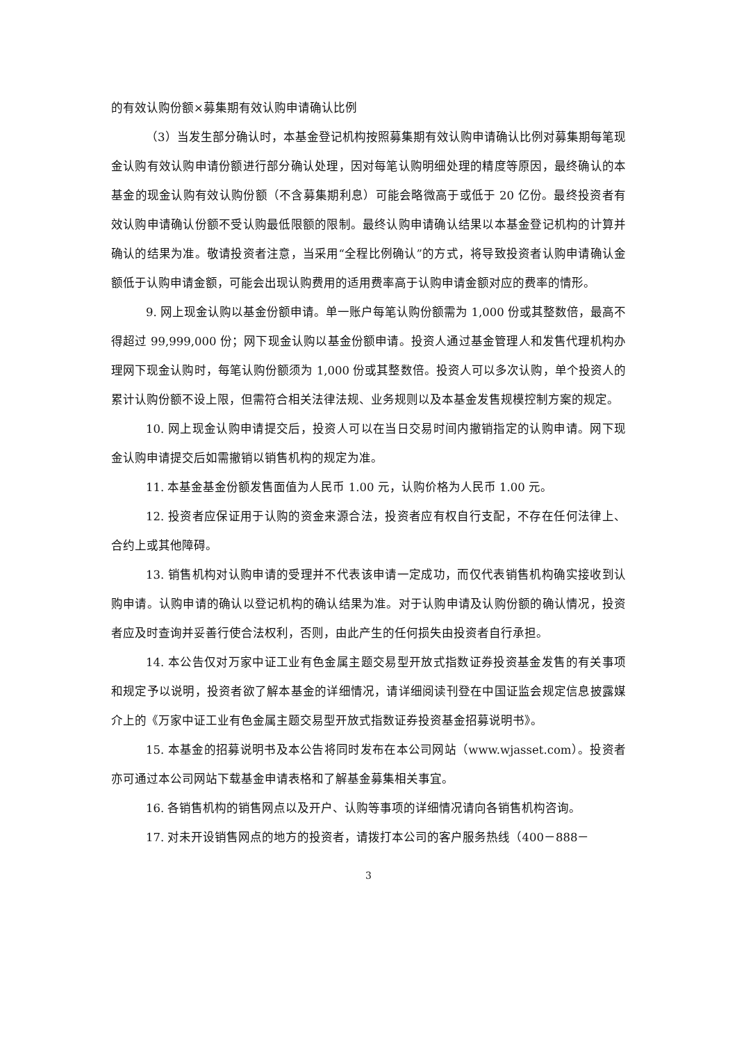的有效认购份额×募集期有效认购申请确认比例
（3）当发生部分确认时，本基金登记机构按照募集期有效认购申请确认比例对募集期每笔现金认购有效认购申请份额进行部分确认处理，因对每笔认购明细处理的精度等原因，最终确认的本基金的现金认购有效认购份额（不含募集期利息）可能会略微高于或低于 20 亿份。最终投资者有效认购申请确认份额不受认购最低限额的限制。最终认购申请确认结果以本基金登记机构的计算并确认的结果为准。敬请投资者注意，当采用“全程比例确认”的方式，将导致投资者认购申请确认金额低于认购申请金额，可能会出现认购费用的适用费率高于认购申请金额对应的费率的情形。
9. 网上现金认购以基金份额申请。单一账户每笔认购份额需为 1,000 份或其整数倍，最高不得超过 99,999,000 份；网下现金认购以基金份额申请。投资人通过基金管理人和发售代理机构办理网下现金认购时，每笔认购份额须为 1,000 份或其整数倍。投资人可以多次认购，单个投资人的累计认购份额不设上限，但需符合相关法律法规、业务规则以及本基金发售规模控制方案的规定。
10. 网上现金认购申请提交后，投资人可以在当日交易时间内撤销指定的认购申请。网下现金认购申请提交后如需撤销以销售机构的规定为准。
11. 本基金基金份额发售面值为人民币 1.00 元，认购价格为人民币 1.00 元。
12. 投资者应保证用于认购的资金来源合法，投资者应有权自行支配，不存在任何法律上、合约上或其他障碍。
13. 销售机构对认购申请的受理并不代表该申请一定成功，而仅代表销售机构确实接收到认购申请。认购申请的确认以登记机构的确认结果为准。对于认购申请及认购份额的确认情况，投资者应及时查询并妥善行使合法权利，否则，由此产生的任何损失由投资者自行承担。
14. 本公告仅对万家中证工业有色金属主题交易型开放式指数证券投资基金发售的有关事项和规定予以说明，投资者欲了解本基金的详细情况，请详细阅读刊登在中国证监会规定信息披露媒介上的《万家中证工业有色金属主题交易型开放式指数证券投资基金招募说明书》。
15. 本基金的招募说明书及本公告将同时发布在本公司网站（www.wjasset.com）。投资者亦可通过本公司网站下载基金申请表格和了解基金募集相关事宜。
16. 各销售机构的销售网点以及开户、认购等事项的详细情况请向各销售机构咨询。
17. 对未开设销售网点的地方的投资者，请拨打本公司的客户服务热线（400－888－
3